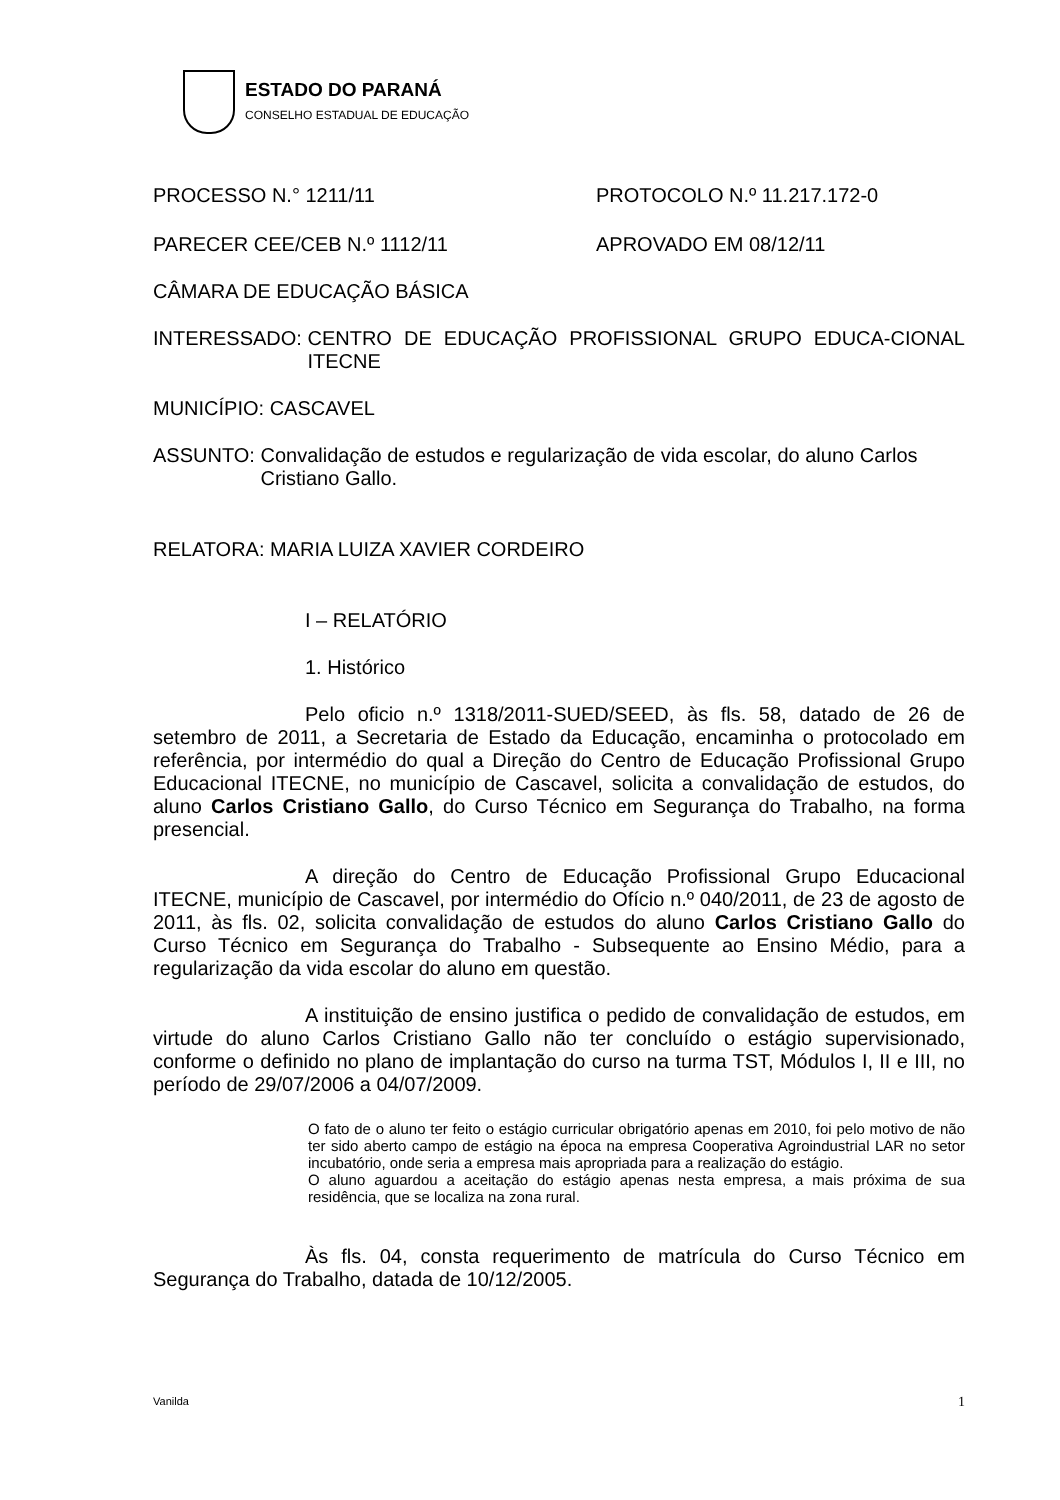ESTADO DO PARANÁ
CONSELHO ESTADUAL DE EDUCAÇÃO
PROCESSO N.° 1211/11 PROTOCOLO N.º 11.217.172-0
PARECER CEE/CEB N.º 1112/11 APROVADO EM 08/12/11
CÂMARA DE EDUCAÇÃO BÁSICA
INTERESSADO: CENTRO DE EDUCAÇÃO PROFISSIONAL GRUPO EDUCA-CIONAL ITECNE
MUNICÍPIO: CASCAVEL
ASSUNTO: Convalidação de estudos e regularização de vida escolar, do aluno Carlos Cristiano Gallo.
RELATORA: MARIA LUIZA XAVIER CORDEIRO
I – RELATÓRIO
1. Histórico
Pelo oficio n.º 1318/2011-SUED/SEED, às fls. 58, datado de 26 de setembro de 2011, a Secretaria de Estado da Educação, encaminha o protocolado em referência, por intermédio do qual a Direção do Centro de Educação Profissional Grupo Educacional ITECNE, no município de Cascavel, solicita a convalidação de estudos, do aluno Carlos Cristiano Gallo, do Curso Técnico em Segurança do Trabalho, na forma presencial.
A direção do Centro de Educação Profissional Grupo Educacional ITECNE, município de Cascavel, por intermédio do Ofício n.º 040/2011, de 23 de agosto de 2011, às fls. 02, solicita convalidação de estudos do aluno Carlos Cristiano Gallo do Curso Técnico em Segurança do Trabalho - Subsequente ao Ensino Médio, para a regularização da vida escolar do aluno em questão.
A instituição de ensino justifica o pedido de convalidação de estudos, em virtude do aluno Carlos Cristiano Gallo não ter concluído o estágio supervisionado, conforme o definido no plano de implantação do curso na turma TST, Módulos I, II e III, no período de 29/07/2006 a 04/07/2009.
O fato de o aluno ter feito o estágio curricular obrigatório apenas em 2010, foi pelo motivo de não ter sido aberto campo de estágio na época na empresa Cooperativa Agroindustrial LAR no setor incubatório, onde seria a empresa mais apropriada para a realização do estágio.
O aluno aguardou a aceitação do estágio apenas nesta empresa, a mais próxima de sua residência, que se localiza na zona rural.
Às fls. 04, consta requerimento de matrícula do Curso Técnico em Segurança do Trabalho, datada de 10/12/2005.
Vanilda 1